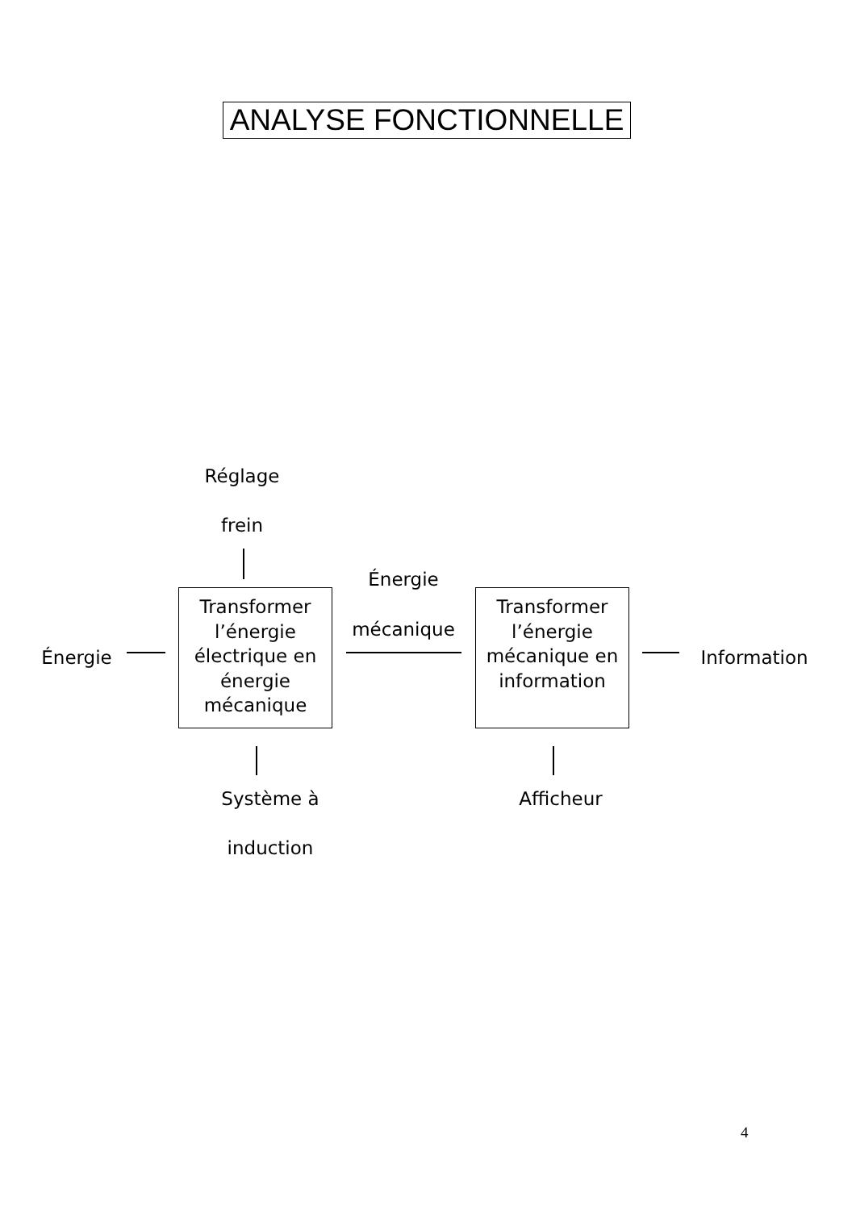ANALYSE FONCTIONNELLE
Réglage
frein
Énergie
mécanique
Énergie
Transformer l’énergie électrique en énergie mécanique
Transformer l’énergie mécanique en information
Information
Système à
induction
Afficheur
4